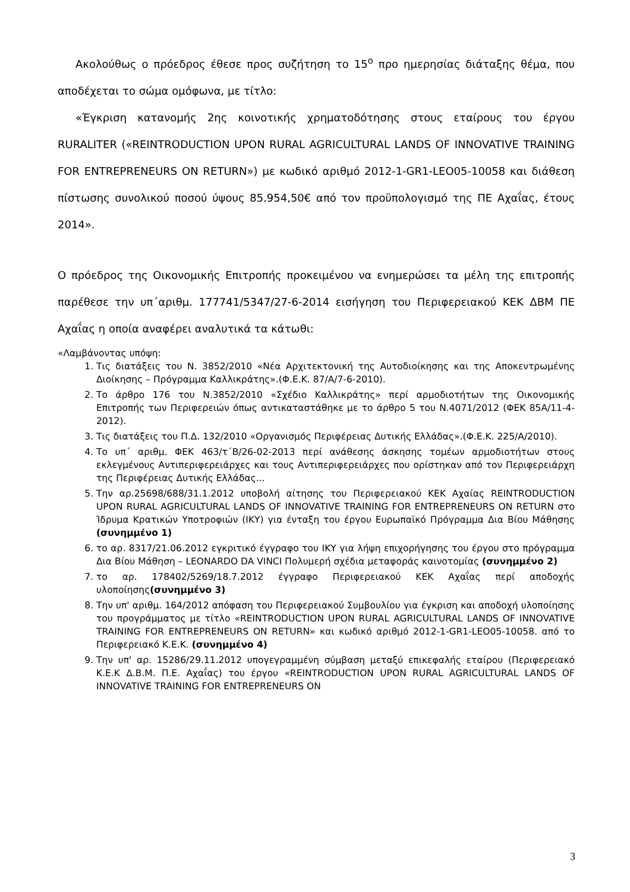Ακολούθως ο πρόεδρος έθεσε προς συζήτηση το 15<sup>ο</sup> προ ημερησίας διάταξης θέμα, που αποδέχεται το σώμα ομόφωνα, με τίτλο:
«Έγκριση κατανομής 2ης κοινοτικής χρηματοδότησης στους εταίρους του έργου RURALITER («REINTRODUCTION UPON RURAL AGRICULTURAL LANDS OF INNOVATIVE TRAINING FOR ENTREPRENEURS ON RETURN») με κωδικό αριθμό 2012-1-GR1-LEO05-10058 και διάθεση πίστωσης συνολικού ποσού ύψους 85.954,50€ από τον προϋπολογισμό της ΠΕ Αχαΐας, έτους 2014».
Ο πρόεδρος της Οικονομικής Επιτροπής προκειμένου να ενημερώσει τα μέλη της επιτροπής παρέθεσε την υπ΄αριθμ. 177741/5347/27-6-2014 εισήγηση του Περιφερειακού ΚΕΚ ΔΒΜ ΠΕ Αχαΐας η οποία αναφέρει αναλυτικά τα κάτωθι:
«Λαμβάνοντας υπόψη:
1. Τις διατάξεις του Ν. 3852/2010 «Νέα Αρχιτεκτονική της Αυτοδιοίκησης και της Αποκεντρωμένης Διοίκησης – Πρόγραμμα Καλλικράτης».(Φ.Ε.Κ. 87/Α/7-6-2010).
2. Το άρθρο 176 του Ν.3852/2010 «Σχέδιο Καλλικράτης» περί αρμοδιοτήτων της Οικονομικής Επιτροπής των Περιφερειών όπως αντικαταστάθηκε με το άρθρο 5 του Ν.4071/2012 (ΦΕΚ 85Α/11-4-2012).
3. Τις διατάξεις του Π.Δ. 132/2010 «Οργανισμός Περιφέρειας Δυτικής Ελλάδας».(Φ.Ε.Κ. 225/Α/2010).
4. Το υπ΄ αριθμ. ΦΕΚ 463/τ΄Β/26-02-2013 περί ανάθεσης άσκησης τομέων αρμοδιοτήτων στους εκλεγμένους Αντιπεριφερειάρχες και τους Αντιπεριφερειάρχες που ορίστηκαν από τον Περιφερειάρχη της Περιφέρειας Δυτικής Ελλάδας...
5. Την αρ.25698/688/31.1.2012 υποβολή αίτησης του Περιφερειακού ΚΕΚ Αχαίας REINTRODUCTION UPON RURAL AGRICULTURAL LANDS OF INNOVATIVE TRAINING FOR ENTREPRENEURS ON RETURN στο Ίδρυμα Κρατικών Υποτροφιών (ΙΚΥ) για ένταξη του έργου Ευρωπαϊκό Πρόγραμμα Δια Βίου Μάθησης (συνημμένο 1)
6. το αρ. 8317/21.06.2012 εγκριτικό έγγραφο του ΙΚΥ για λήψη επιχορήγησης του έργου στο πρόγραμμα Δια Βίου Μάθηση – LEONARDO DA VINCI Πολυμερή σχέδια μεταφοράς καινοτομίας (συνημμένο 2)
7. το αρ. 178402/5269/18.7.2012 έγγραφο Περιφερειακού ΚΕΚ Αχαΐας περί αποδοχής υλοποίησης(συνημμένο 3)
8. Την υπ' αριθμ. 164/2012 απόφαση του Περιφερειακού Συμβουλίου για έγκριση και αποδοχή υλοποίησης του προγράμματος με τίτλο «REINTRODUCTION UPON RURAL AGRICULTURAL LANDS OF INNOVATIVE TRAINING FOR ENTREPRENEURS ON RETURN» και κωδικό αριθμό 2012-1-GR1-LEO05-10058. από το Περιφερειακό Κ.Ε.Κ. (συνημμένο 4)
9. Την υπ' αρ. 15286/29.11.2012 υπογεγραμμένη σύμβαση μεταξύ επικεφαλής εταίρου (Περιφερειακό Κ.Ε.Κ Δ.Β.Μ. Π.Ε. Αχαΐας) του έργου «REINTRODUCTION UPON RURAL AGRICULTURAL LANDS OF INNOVATIVE TRAINING FOR ENTREPRENEURS ON
3